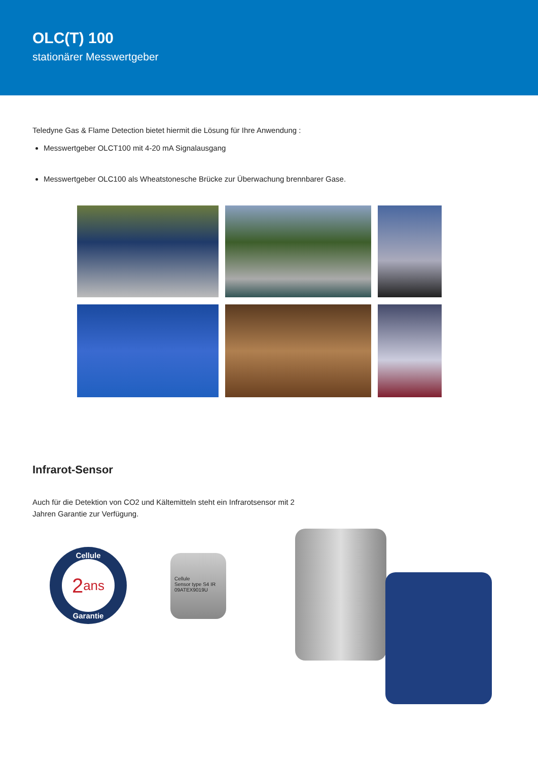OLC(T) 100
stationärer Messwertgeber
Teledyne Gas & Flame Detection bietet hiermit die Lösung für Ihre Anwendung :
Messwertgeber OLCT100 mit 4-20 mA Signalausgang
Messwertgeber OLC100 als Wheatstonesche Brücke zur Überwachung brennbarer Gase.
Infrarot-Sensor
Auch für die Detektion von CO2 und Kältemitteln steht ein Infrarotsensor mit 2 Jahren Garantie zur Verfügung.
Cellule
2 ans
Garantie
Cellule
Sensor type S4 IR
09ATEX9019U